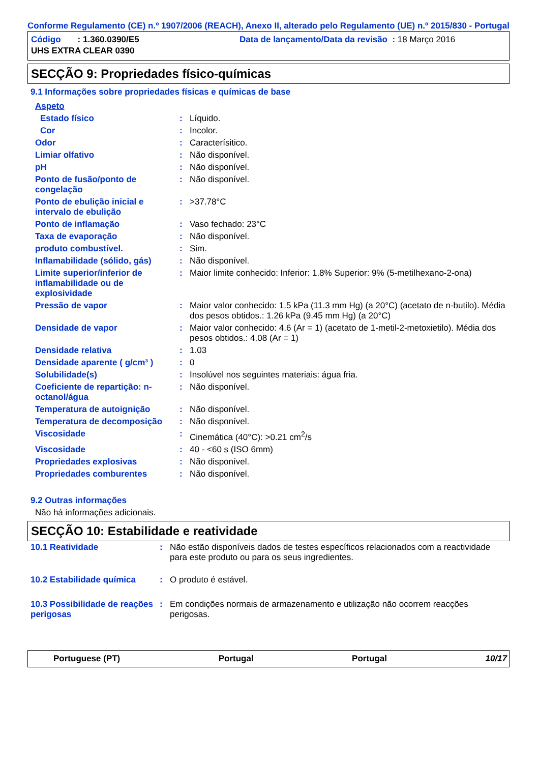Conforme Regulamento (CE) n.º 1907/2006 (REACH), Anexo II, alterado pelo Regulamento (UE) n.º 2015/830 - Portugal
Código : 1.360.0390/E5
Data de lançamento/Data da revisão : 18 Março 2016
UHS EXTRA CLEAR 0390
SECÇÃO 9: Propriedades físico-químicas
9.1 Informações sobre propriedades físicas e químicas de base
| Aspeto | | |
| Estado físico | : | Líquido. |
| Cor | : | Incolor. |
| Odor | : | Caracterísitico. |
| Limiar olfativo | : | Não disponível. |
| pH | : | Não disponível. |
| Ponto de fusão/ponto de congelação | : | Não disponível. |
| Ponto de ebulição inicial e intervalo de ebulição | : | >37.78°C |
| Ponto de inflamação | : | Vaso fechado: 23°C |
| Taxa de evaporação | : | Não disponível. |
| produto combustível. | : | Sim. |
| Inflamabilidade (sólido, gás) | : | Não disponível. |
| Limite superior/inferior de inflamabilidade ou de explosividade | : | Maior limite conhecido: Inferior: 1.8% Superior: 9% (5-metilhexano-2-ona) |
| Pressão de vapor | : | Maior valor conhecido: 1.5 kPa (11.3 mm Hg) (a 20°C) (acetato de n-butilo). Média dos pesos obtidos.: 1.26 kPa (9.45 mm Hg) (a 20°C) |
| Densidade de vapor | : | Maior valor conhecido: 4.6 (Ar = 1) (acetato de 1-metil-2-metoxietilo). Média dos pesos obtidos.: 4.08 (Ar = 1) |
| Densidade relativa | : | 1.03 |
| Densidade aparente ( g/cm³ ) | : | 0 |
| Solubilidade(s) | : | Insolúvel nos seguintes materiais: água fria. |
| Coeficiente de repartição: n-octanol/água | : | Não disponível. |
| Temperatura de autoignição | : | Não disponível. |
| Temperatura de decomposição | : | Não disponível. |
| Viscosidade | : | Cinemática (40°C): >0.21 cm<sup>2</sup>/s |
| Viscosidade | : | 40 - <60 s (ISO 6mm) |
| Propriedades explosivas | : | Não disponível. |
| Propriedades comburentes | : | Não disponível. |
9.2 Outras informações
Não há informações adicionais.
SECÇÃO 10: Estabilidade e reatividade
| 10.1 Reatividade | : | Não estão disponíveis dados de testes específicos relacionados com a reactividade para este produto ou para os seus ingredientes. |
| 10.2 Estabilidade química | : | O produto é estável. |
| 10.3 Possibilidade de reações perigosas | : | Em condições normais de armazenamento e utilização não ocorrem reacções perigosas. |
Portuguese (PT) Portugal Portugal 10/17